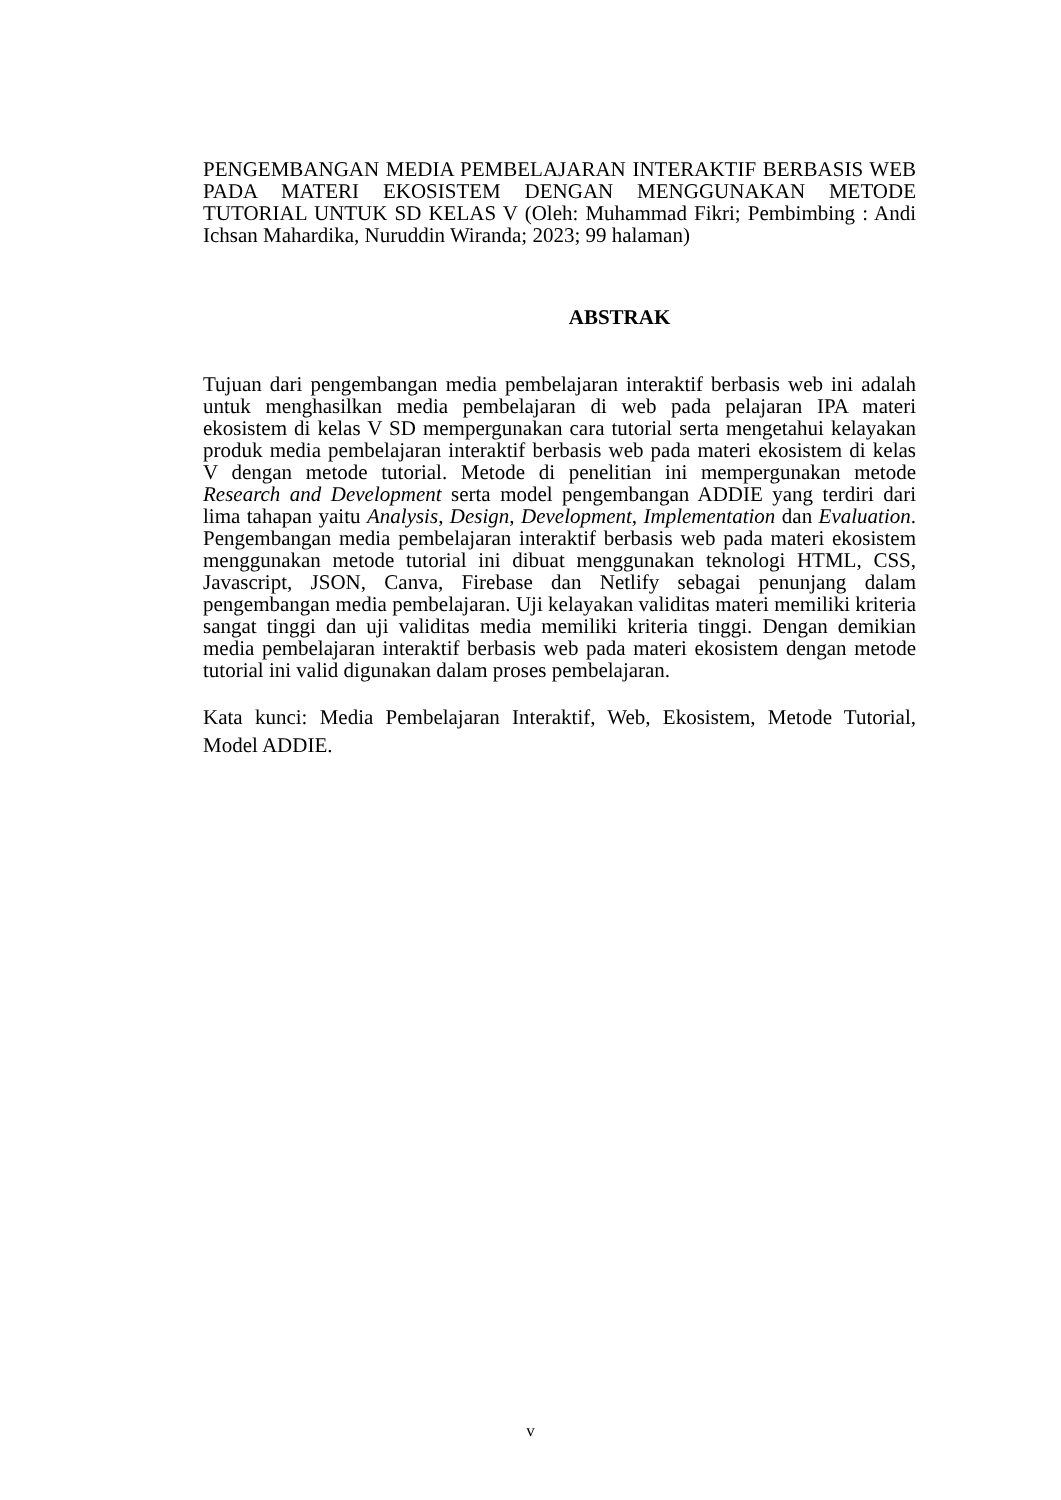PENGEMBANGAN MEDIA PEMBELAJARAN INTERAKTIF BERBASIS WEB PADA MATERI EKOSISTEM DENGAN MENGGUNAKAN METODE TUTORIAL UNTUK SD KELAS V (Oleh: Muhammad Fikri; Pembimbing : Andi Ichsan Mahardika, Nuruddin Wiranda; 2023; 99 halaman)
ABSTRAK
Tujuan dari pengembangan media pembelajaran interaktif berbasis web ini adalah untuk menghasilkan media pembelajaran di web pada pelajaran IPA materi ekosistem di kelas V SD mempergunakan cara tutorial serta mengetahui kelayakan produk media pembelajaran interaktif berbasis web pada materi ekosistem di kelas V dengan metode tutorial. Metode di penelitian ini mempergunakan metode Research and Development serta model pengembangan ADDIE yang terdiri dari lima tahapan yaitu Analysis, Design, Development, Implementation dan Evaluation. Pengembangan media pembelajaran interaktif berbasis web pada materi ekosistem menggunakan metode tutorial ini dibuat menggunakan teknologi HTML, CSS, Javascript, JSON, Canva, Firebase dan Netlify sebagai penunjang dalam pengembangan media pembelajaran. Uji kelayakan validitas materi memiliki kriteria sangat tinggi dan uji validitas media memiliki kriteria tinggi. Dengan demikian media pembelajaran interaktif berbasis web pada materi ekosistem dengan metode tutorial ini valid digunakan dalam proses pembelajaran.
Kata kunci: Media Pembelajaran Interaktif, Web, Ekosistem, Metode Tutorial, Model ADDIE.
v